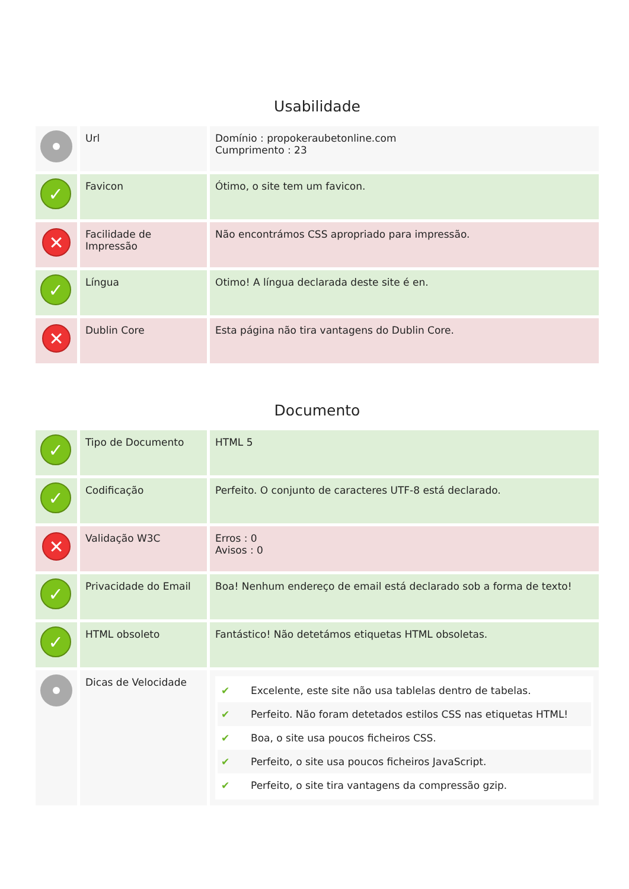Usabilidade
| | Url | Domínio : propokeraubetonline.com Cumprimento : 23 |
| ✓ | Favicon | Ótimo, o site tem um favicon. |
| ✕ | Facilidade de Impressão | Não encontrámos CSS apropriado para impressão. |
| ✓ | Língua | Otimo! A língua declarada deste site é en. |
| ✕ | Dublin Core | Esta página não tira vantagens do Dublin Core. |
Documento
| ✓ | Tipo de Documento | HTML 5 |
| ✓ | Codificação | Perfeito. O conjunto de caracteres UTF-8 está declarado. |
| ✕ | Validação W3C | Erros : 0 Avisos : 0 |
| ✓ | Privacidade do Email | Boa! Nenhum endereço de email está declarado sob a forma de texto! |
| ✓ | HTML obsoleto | Fantástico! Não detetámos etiquetas HTML obsoletas. |
| | Dicas de Velocidade | ✔ Excelente, este site não usa tablelas dentro de tabelas. ✔ Perfeito. Não foram detetados estilos CSS nas etiquetas HTML! ✔ Boa, o site usa poucos ficheiros CSS. ✔ Perfeito, o site usa poucos ficheiros JavaScript. ✔ Perfeito, o site tira vantagens da compressão gzip. |